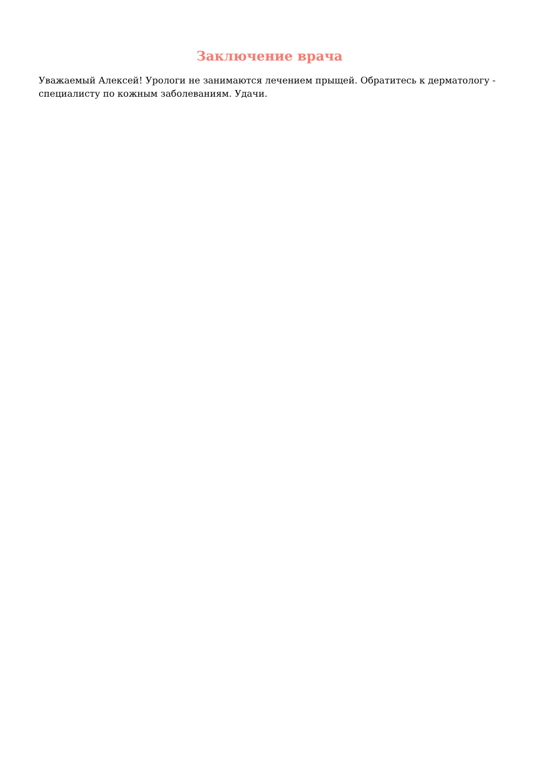Заключение врача
Уважаемый Алексей! Урологи не занимаются лечением прыщей. Обратитесь к дерматологу - специалисту по кожным заболеваниям. Удачи.